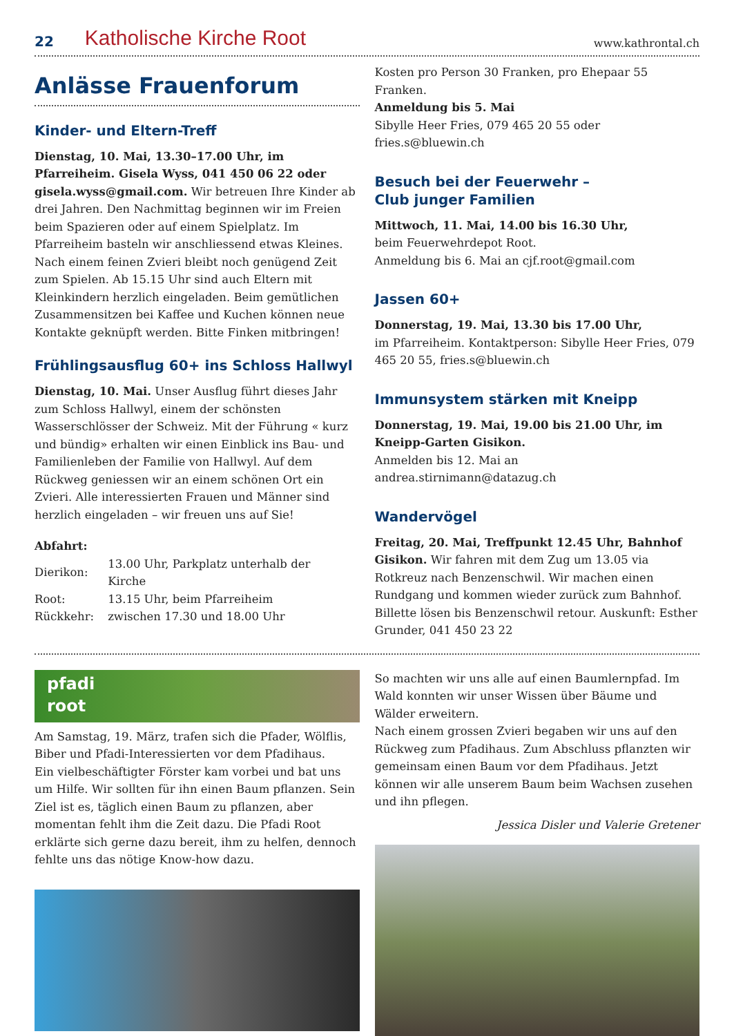22 Katholische Kirche Root www.kathrontal.ch
Anlässe Frauenforum
Kinder- und Eltern-Treff
Dienstag, 10. Mai, 13.30–17.00 Uhr, im Pfarreiheim. Gisela Wyss, 041 450 06 22 oder gisela.wyss@gmail.com. Wir betreuen Ihre Kinder ab drei Jahren. Den Nachmittag beginnen wir im Freien beim Spazieren oder auf einem Spielplatz. Im Pfarreiheim basteln wir anschliessend etwas Kleines. Nach einem feinen Zvieri bleibt noch genügend Zeit zum Spielen. Ab 15.15 Uhr sind auch Eltern mit Kleinkindern herzlich eingeladen. Beim gemütlichen Zusammensitzen bei Kaffee und Kuchen können neue Kontakte geknüpft werden. Bitte Finken mitbringen!
Frühlingsausflug 60+ ins Schloss Hallwyl
Dienstag, 10. Mai. Unser Ausflug führt dieses Jahr zum Schloss Hallwyl, einem der schönsten Wasserschlösser der Schweiz. Mit der Führung « kurz und bündig» erhalten wir einen Einblick ins Bau- und Familienleben der Familie von Hallwyl. Auf dem Rückweg geniessen wir an einem schönen Ort ein Zvieri. Alle interessierten Frauen und Männer sind herzlich eingeladen – wir freuen uns auf Sie!
Abfahrt:
| Dierikon: | 13.00 Uhr, Parkplatz unterhalb der Kirche |
| Root: | 13.15 Uhr, beim Pfarreiheim |
| Rückkehr: | zwischen 17.30 und 18.00 Uhr |
Kosten pro Person 30 Franken, pro Ehepaar 55 Franken.
Anmeldung bis 5. Mai
Sibylle Heer Fries, 079 465 20 55 oder fries.s@bluewin.ch
Besuch bei der Feuerwehr –
Club junger Familien
Mittwoch, 11. Mai, 14.00 bis 16.30 Uhr,
beim Feuerwehrdepot Root.
Anmeldung bis 6. Mai an cjf.root@gmail.com
Jassen 60+
Donnerstag, 19. Mai, 13.30 bis 17.00 Uhr,
im Pfarreiheim. Kontaktperson: Sibylle Heer Fries, 079 465 20 55, fries.s@bluewin.ch
Immunsystem stärken mit Kneipp
Donnerstag, 19. Mai, 19.00 bis 21.00 Uhr, im Kneipp-Garten Gisikon.
Anmelden bis 12. Mai an andrea.stirnimann@datazug.ch
Wandervögel
Freitag, 20. Mai, Treffpunkt 12.45 Uhr, Bahnhof Gisikon. Wir fahren mit dem Zug um 13.05 via Rotkreuz nach Benzenschwil. Wir machen einen Rundgang und kommen wieder zurück zum Bahnhof. Billette lösen bis Benzenschwil retour. Auskunft: Esther Grunder, 041 450 23 22
pfadi
root
Am Samstag, 19. März, trafen sich die Pfader, Wölflis, Biber und Pfadi-Interessierten vor dem Pfadihaus.
Ein vielbeschäftigter Förster kam vorbei und bat uns um Hilfe. Wir sollten für ihn einen Baum pflanzen. Sein Ziel ist es, täglich einen Baum zu pflanzen, aber momentan fehlt ihm die Zeit dazu. Die Pfadi Root erklärte sich gerne dazu bereit, ihm zu helfen, dennoch fehlte uns das nötige Know-how dazu.
So machten wir uns alle auf einen Baumlernpfad. Im Wald konnten wir unser Wissen über Bäume und Wälder erweitern.
Nach einem grossen Zvieri begaben wir uns auf den Rückweg zum Pfadihaus. Zum Abschluss pflanzten wir gemeinsam einen Baum vor dem Pfadihaus. Jetzt können wir alle unserem Baum beim Wachsen zusehen und ihn pflegen.
Jessica Disler und Valerie Gretener